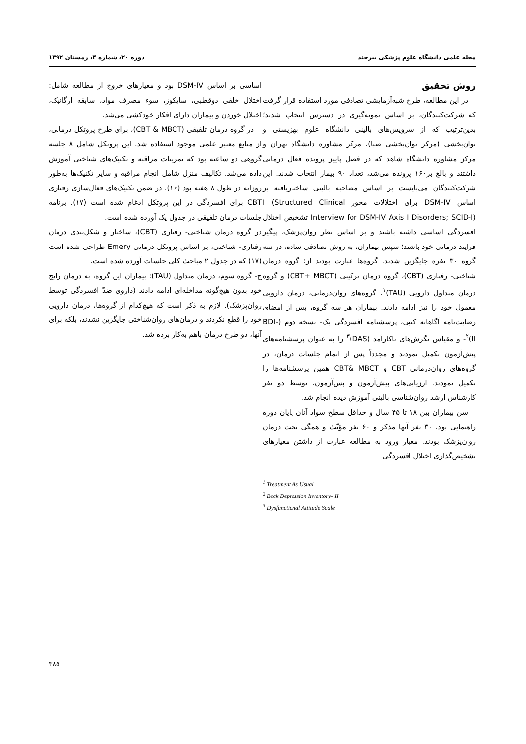مجله علمی دانشگاه علوم پزشکی بیرجند دوره ۲۰، شماره ۴، زمستان ۱۳۹۲
روش تحقیق
در این مطالعه، طرح شبه‌آزمایشی تصادفی مورد استفاده قرار گرفت که شرکت‌کنندگان، بر اساس نمونه‌گیری در دسترس انتخاب شدند؛ بدین‌ترتیب که از سرویس‌های بالینی دانشگاه علوم بهزیستی و توان‌بخشی (مرکز توان‌بخشی صبا)، مرکز مشاوره دانشگاه تهران و مرکز مشاوره دانشگاه شاهد که در فصل پاییز پرونده فعال درمانی داشتند و بالغ بر۱۶۰ پرونده می‌شد، تعداد ۹۰ بیمار انتخاب شدند. این شرکت‌کنندگان می‌بایست بر اساس مصاحبه بالینی ساختاریافته بر اساس DSM-IV برای اختلالات محور I (Structured Clinical Interview for DSM-IV Axis I Disorders; SCID-I) تشخیص اختلال افسردگی اساسی داشته باشند و بر اساس نظر روان‌پزشک، پیگیر فرایند درمانی خود باشند؛ سپس بیماران، به روش تصادفی ساده، در سه گروه ۳۰ نفره جایگزین شدند. گروه‌ها عبارت بودند از: گروه درمان شناختی- رفتاری (CBT)، گروه درمان ترکیبی (CBT+ MBCT) و گروه درمان متداول دارویی (TAU)<sup>۱</sup>. گروه‌های روان‌درمانی، درمان دارویی معمول خود را نیز ادامه دادند. بیماران هر سه گروه، پس از امضای رضایت‌نامه آگاهانه کتبی، پرسشنامه افسردگی بک- نسخه دوم (BDI-II)<sup>۲</sup>- و مقیاس نگرش‌های ناکارآمد (DAS)<sup>۳</sup> را به عنوان پرسشنامه‌های پیش‌آزمون تکمیل نمودند و مجدداً پس از اتمام جلسات درمان، در گروه‌های روان‌درمانی CBT و CBT& MBCT همین پرسشنامه‌ها را تکمیل نمودند. ارزیابی‌های پیش‌آزمون و پس‌آزمون، توسط دو نفر کارشناس ارشد روان‌شناسی بالینی آموزش دیده انجام شد.
سن بیماران بین ۱۸ تا ۴۵ سال و حداقل سطح سواد آنان پایان دوره راهنمایی بود. ۳۰ نفر آنها مذکر و ۶۰ نفر مؤنّث و همگی تحت درمان روان‌پزشک بودند. معیار ورود به مطالعه عبارت از داشتن معیارهای تشخیص‌گذاری اختلال افسردگی
<sup>1</sup> Treatment As Usual
<sup>2</sup> Beck Depression Inventory- II
<sup>3</sup> Dysfunctional Attitude Scale
اساسی بر اساس DSM-IV بود و معیارهای خروج از مطالعه شامل: اختلال خلقی دوقطبی، سایکوز، سوء مصرف مواد، سابقه ارگانیک، اختلال خوردن و بیماران دارای افکار خودکشی می‌شد.
در گروه درمان تلفیقی (CBT & MBCT)، برای طرح پروتکل درمانی، از منابع معتبر علمی موجود استفاده شد. این پروتکل شامل ۸ جلسه گروهی دو ساعته بود که تمرینات مراقبه و تکنیک‌های شناختی آموزش داده می‌شد. تکالیف منزل شامل انجام مراقبه و سایر تکنیک‌ها به‌طور روزانه در طول ۸ هفته بود (۱۶). در ضمن تکنیک‌های فعال‌سازی رفتاری CBT برای افسردگی در این پروتکل ادغام شده است (۱۷). برنامه جلسات درمان تلفیقی در جدول یک آورده شده است.
در گروه درمان شناختی- رفتاری (CBT)، ساختار و شکل‌بندی درمان رفتاری- شناختی، بر اساس پروتکل درمانی Emery طراحی شده است (۱۷) که در جدول ۲ مباحث کلی جلسات آورده شده است.
ج- گروه سوم، درمان متداول (TAU): بیماران این گروه، به درمان رایج خود بدون هیچ‌گونه مداخله‌ای ادامه دادند (داروی ضدّ افسردگی توسط روان‌پزشک). لازم به ذکر است که هیچ‌کدام از گروه‌ها، درمان دارویی خود را قطع نکردند و درمان‌های روان‌شناختی جایگزین نشدند، بلکه برای آنها، دو طرح درمان باهم به‌کار برده شد.
۳۸۵